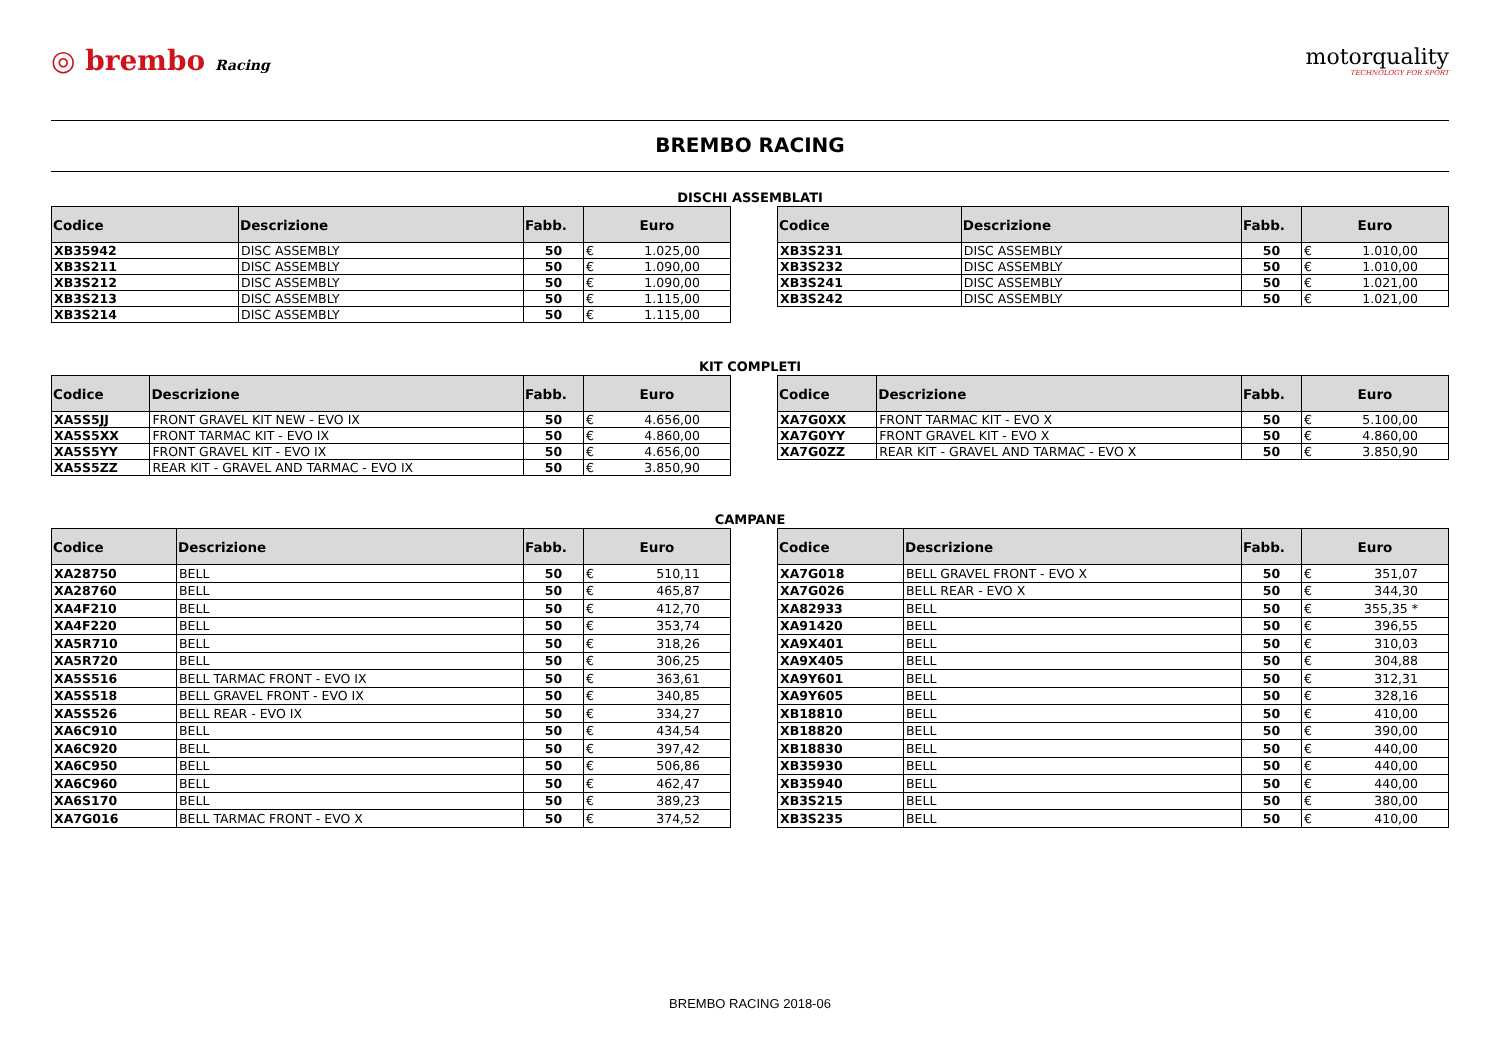◎ brembo Racing
motorquality
TECHNOLOGY FOR SPORT
BREMBO RACING
DISCHI ASSEMBLATI
| Codice | Descrizione | Fabb. | Euro | |
| --- | --- | --- | --- | --- |
| XB35942 | DISC ASSEMBLY | 50 | € | 1.025,00 |
| XB3S211 | DISC ASSEMBLY | 50 | € | 1.090,00 |
| XB3S212 | DISC ASSEMBLY | 50 | € | 1.090,00 |
| XB3S213 | DISC ASSEMBLY | 50 | € | 1.115,00 |
| XB3S214 | DISC ASSEMBLY | 50 | € | 1.115,00 |
| Codice | Descrizione | Fabb. | Euro | |
| --- | --- | --- | --- | --- |
| XB3S231 | DISC ASSEMBLY | 50 | € | 1.010,00 |
| XB3S232 | DISC ASSEMBLY | 50 | € | 1.010,00 |
| XB3S241 | DISC ASSEMBLY | 50 | € | 1.021,00 |
| XB3S242 | DISC ASSEMBLY | 50 | € | 1.021,00 |
KIT COMPLETI
| Codice | Descrizione | Fabb. | Euro | |
| --- | --- | --- | --- | --- |
| XA5S5JJ | FRONT GRAVEL KIT NEW - EVO IX | 50 | € | 4.656,00 |
| XA5S5XX | FRONT TARMAC KIT - EVO IX | 50 | € | 4.860,00 |
| XA5S5YY | FRONT GRAVEL KIT - EVO IX | 50 | € | 4.656,00 |
| XA5S5ZZ | REAR KIT - GRAVEL AND TARMAC - EVO IX | 50 | € | 3.850,90 |
| Codice | Descrizione | Fabb. | Euro | |
| --- | --- | --- | --- | --- |
| XA7G0XX | FRONT TARMAC KIT - EVO X | 50 | € | 5.100,00 |
| XA7G0YY | FRONT GRAVEL KIT - EVO X | 50 | € | 4.860,00 |
| XA7G0ZZ | REAR KIT - GRAVEL AND TARMAC - EVO X | 50 | € | 3.850,90 |
CAMPANE
| Codice | Descrizione | Fabb. | Euro | |
| --- | --- | --- | --- | --- |
| XA28750 | BELL | 50 | € | 510,11 |
| XA28760 | BELL | 50 | € | 465,87 |
| XA4F210 | BELL | 50 | € | 412,70 |
| XA4F220 | BELL | 50 | € | 353,74 |
| XA5R710 | BELL | 50 | € | 318,26 |
| XA5R720 | BELL | 50 | € | 306,25 |
| XA5S516 | BELL TARMAC FRONT - EVO IX | 50 | € | 363,61 |
| XA5S518 | BELL GRAVEL FRONT - EVO IX | 50 | € | 340,85 |
| XA5S526 | BELL REAR - EVO IX | 50 | € | 334,27 |
| XA6C910 | BELL | 50 | € | 434,54 |
| XA6C920 | BELL | 50 | € | 397,42 |
| XA6C950 | BELL | 50 | € | 506,86 |
| XA6C960 | BELL | 50 | € | 462,47 |
| XA6S170 | BELL | 50 | € | 389,23 |
| XA7G016 | BELL TARMAC FRONT - EVO X | 50 | € | 374,52 |
| Codice | Descrizione | Fabb. | Euro | |
| --- | --- | --- | --- | --- |
| XA7G018 | BELL GRAVEL FRONT - EVO X | 50 | € | 351,07 |
| XA7G026 | BELL REAR - EVO X | 50 | € | 344,30 |
| XA82933 | BELL | 50 | € | 355,35 * |
| XA91420 | BELL | 50 | € | 396,55 |
| XA9X401 | BELL | 50 | € | 310,03 |
| XA9X405 | BELL | 50 | € | 304,88 |
| XA9Y601 | BELL | 50 | € | 312,31 |
| XA9Y605 | BELL | 50 | € | 328,16 |
| XB18810 | BELL | 50 | € | 410,00 |
| XB18820 | BELL | 50 | € | 390,00 |
| XB18830 | BELL | 50 | € | 440,00 |
| XB35930 | BELL | 50 | € | 440,00 |
| XB35940 | BELL | 50 | € | 440,00 |
| XB3S215 | BELL | 50 | € | 380,00 |
| XB3S235 | BELL | 50 | € | 410,00 |
BREMBO RACING 2018-06